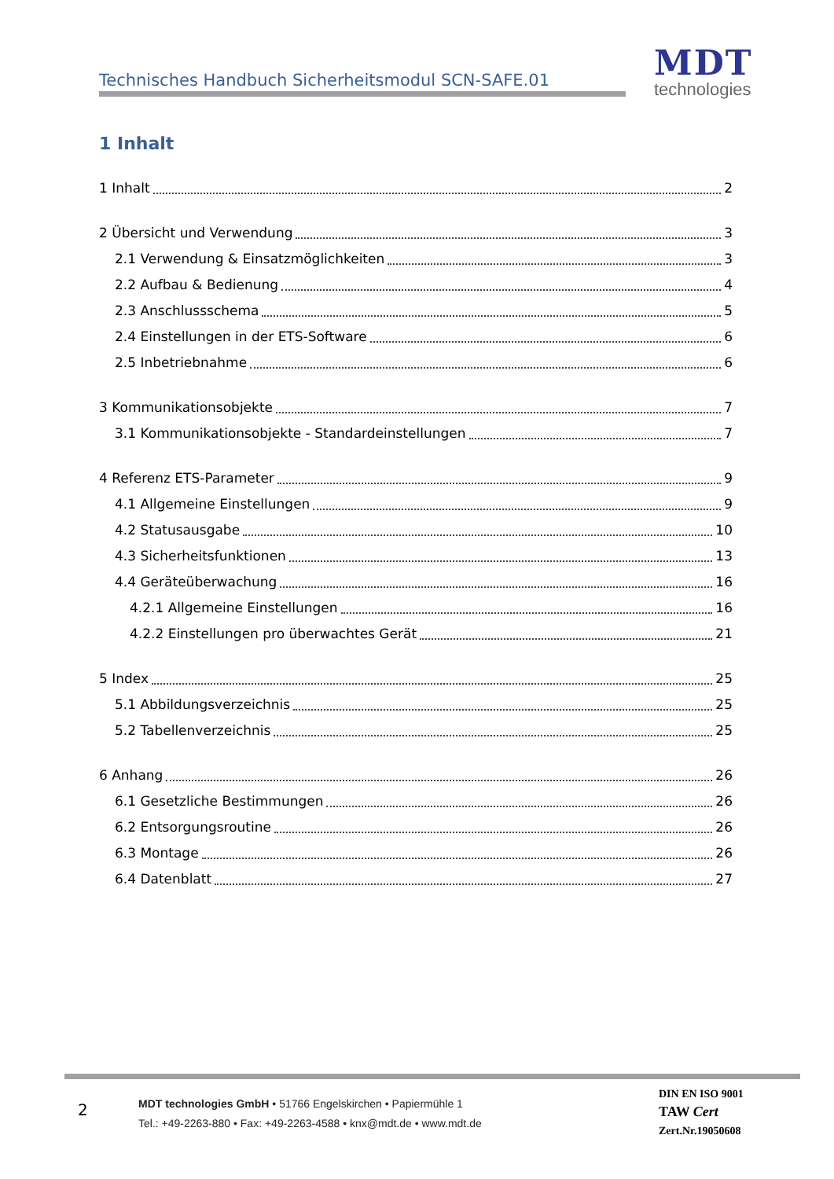Technisches Handbuch Sicherheitsmodul SCN-SAFE.01
MDT
technologies
1 Inhalt
1 Inhalt 2
2 Übersicht und Verwendung 3
2.1 Verwendung & Einsatzmöglichkeiten 3
2.2 Aufbau & Bedienung 4
2.3 Anschlussschema 5
2.4 Einstellungen in der ETS-Software 6
2.5 Inbetriebnahme 6
3 Kommunikationsobjekte 7
3.1 Kommunikationsobjekte - Standardeinstellungen 7
4 Referenz ETS-Parameter 9
4.1 Allgemeine Einstellungen 9
4.2 Statusausgabe 10
4.3 Sicherheitsfunktionen 13
4.4 Geräteüberwachung 16
4.2.1 Allgemeine Einstellungen 16
4.2.2 Einstellungen pro überwachtes Gerät 21
5 Index 25
5.1 Abbildungsverzeichnis 25
5.2 Tabellenverzeichnis 25
6 Anhang 26
6.1 Gesetzliche Bestimmungen 26
6.2 Entsorgungsroutine 26
6.3 Montage 26
6.4 Datenblatt 27
2
MDT technologies GmbH • 51766 Engelskirchen • Papiermühle 1
Tel.: +49-2263-880 • Fax: +49-2263-4588 • knx@mdt.de • www.mdt.de
DIN EN ISO 9001
TAW Cert
Zert.Nr.19050608